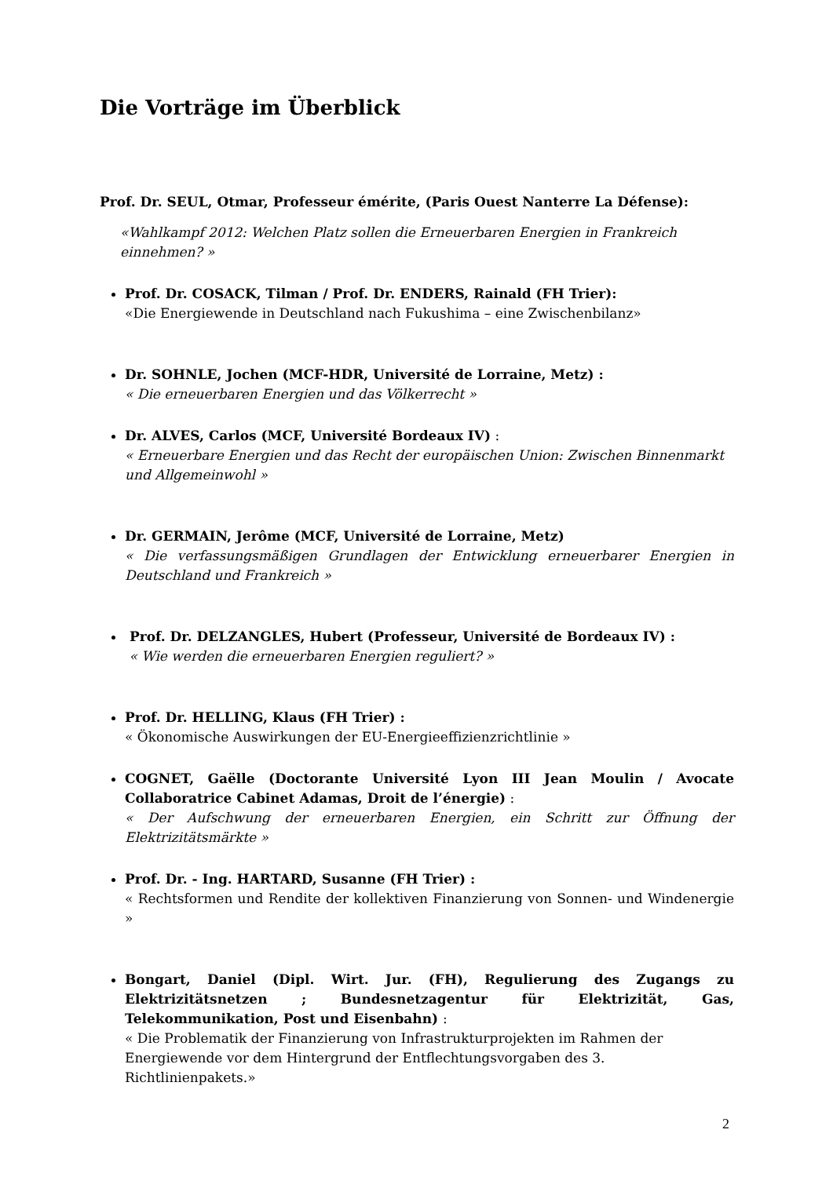Die Vorträge im Überblick
Prof. Dr. SEUL, Otmar, Professeur émérite, (Paris Ouest Nanterre La Défense):
«Wahlkampf 2012: Welchen Platz sollen die Erneuerbaren Energien in Frankreich einnehmen? »
Prof. Dr. COSACK, Tilman / Prof. Dr. ENDERS, Rainald (FH Trier):
«Die Energiewende in Deutschland nach Fukushima – eine Zwischenbilanz»
Dr. SOHNLE, Jochen (MCF-HDR, Université de Lorraine, Metz) :
« Die erneuerbaren Energien und das Völkerrecht »
Dr. ALVES, Carlos (MCF, Université Bordeaux IV) :
« Erneuerbare Energien und das Recht der europäischen Union: Zwischen Binnenmarkt und Allgemeinwohl »
Dr. GERMAIN, Jerôme (MCF, Université de Lorraine, Metz)
« Die verfassungsmäßigen Grundlagen der Entwicklung erneuerbarer Energien in Deutschland und Frankreich »
Prof. Dr. DELZANGLES, Hubert (Professeur, Université de Bordeaux IV) :
« Wie werden die erneuerbaren Energien reguliert? »
Prof. Dr. HELLING, Klaus (FH Trier) :
« Ökonomische Auswirkungen der EU-Energieeffizienzrichtlinie »
COGNET, Gaëlle (Doctorante Université Lyon III Jean Moulin / Avocate Collaboratrice Cabinet Adamas, Droit de l’énergie) :
« Der Aufschwung der erneuerbaren Energien, ein Schritt zur Öffnung der Elektrizitätsmärkte »
Prof. Dr. - Ing. HARTARD, Susanne (FH Trier) :
« Rechtsformen und Rendite der kollektiven Finanzierung von Sonnen- und Windenergie »
Bongart, Daniel (Dipl. Wirt. Jur. (FH), Regulierung des Zugangs zu Elektrizitätsnetzen ; Bundesnetzagentur für Elektrizität, Gas, Telekommunikation, Post und Eisenbahn) :
« Die Problematik der Finanzierung von Infrastrukturprojekten im Rahmen der Energiewende vor dem Hintergrund der Entflechtungsvorgaben des 3. Richtlinienpakets.»
2